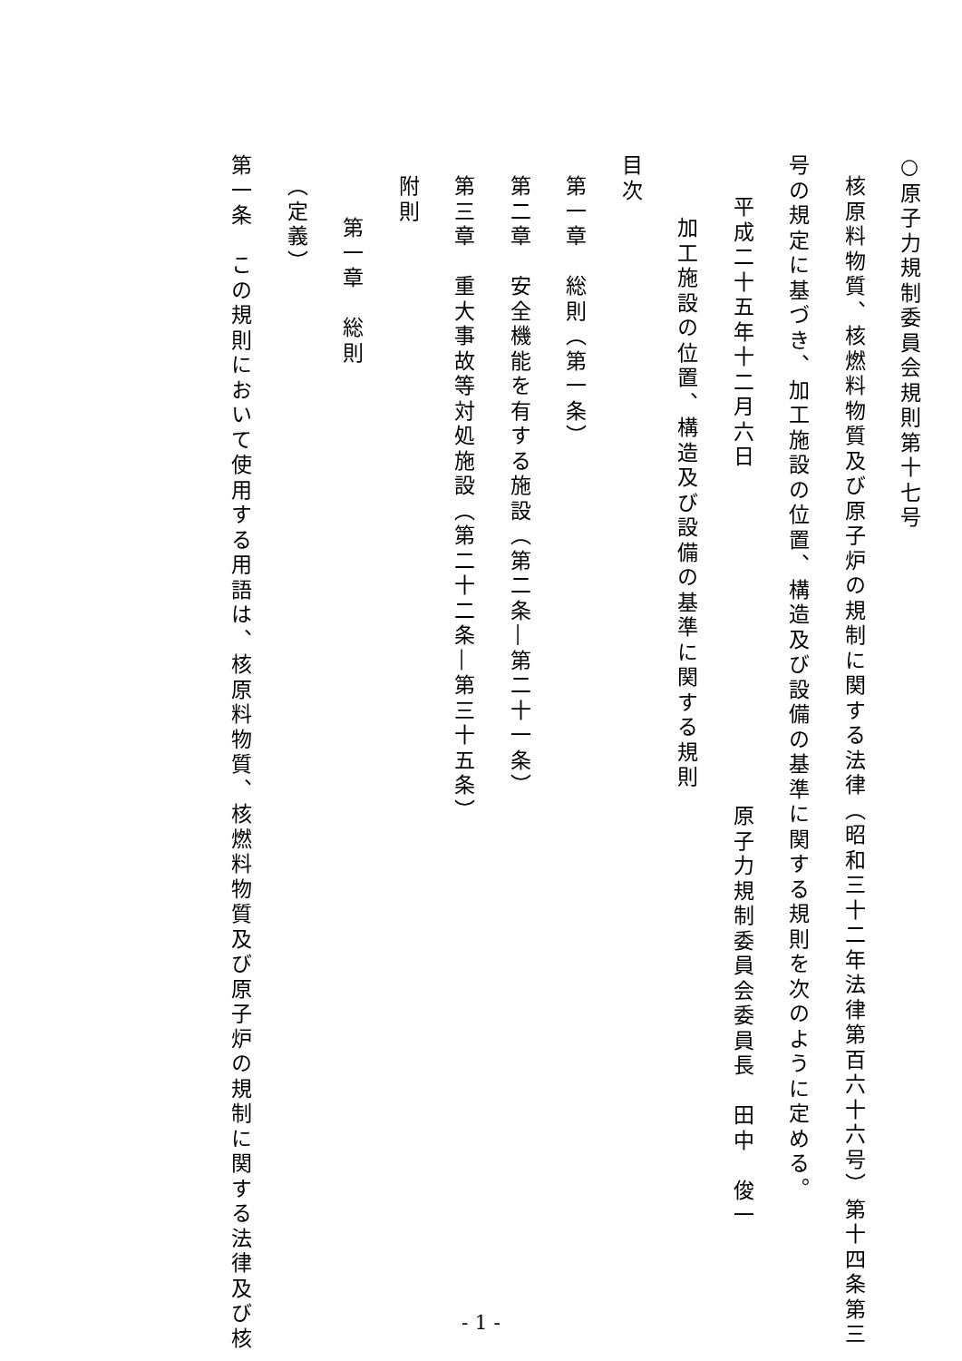○原子力規制委員会規則第十七号
核原料物質、核燃料物質及び原子炉の規制に関する法律（昭和三十二年法律第百六十六号）第十四条第三
号の規定に基づき、加工施設の位置、構造及び設備の基準に関する規則を次のように定める。
平成二十五年十二月六日原子力規制委員会委員長　田中　俊一
加工施設の位置、構造及び設備の基準に関する規則
目次
第一章　総則（第一条）
第二章　安全機能を有する施設（第二条―第二十一条）
第三章　重大事故等対処施設（第二十二条―第三十五条）
附則
第一章　総則
（定義）
第一条　この規則において使用する用語は、核原料物質、核燃料物質及び原子炉の規制に関する法律及び核
- 1 -